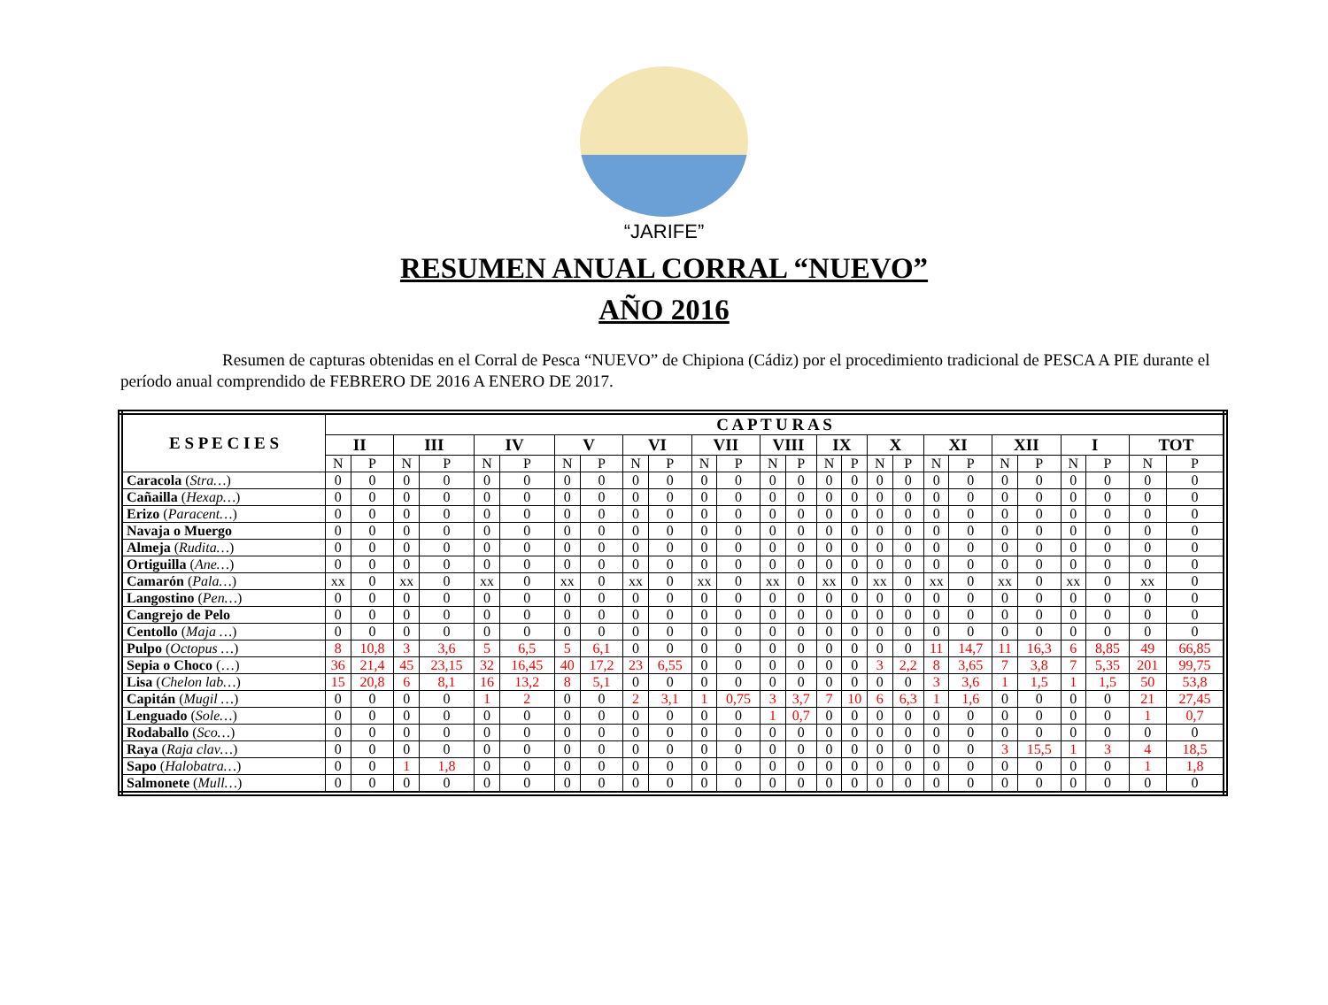“JARIFE”
RESUMEN ANUAL CORRAL “NUEVO”
AÑO 2016
Resumen de capturas obtenidas en el Corral de Pesca “NUEVO” de Chipiona (Cádiz) por el procedimiento tradicional de PESCA A PIE durante el período anual comprendido de FEBRERO DE 2016 A ENERO DE 2017.
| E S P E C I E S | C A P T U R A S | | | | | | | | | | | | | | | | | | | | | | | | | |
| --- | --- | --- | --- | --- | --- | --- | --- | --- | --- | --- | --- | --- | --- | --- | --- | --- | --- | --- | --- | --- | --- | --- | --- | --- | --- | --- |
| | II | | III | | IV | | V | | VI | | VII | | VIII | | IX | | X | | XI | | XII | | I | | TOT | |
| | N | P | N | P | N | P | N | P | N | P | N | P | N | P | N | P | N | P | N | P | N | P | N | P | N | P |
| Caracola ( Stra… ) | 0 | 0 | 0 | 0 | 0 | 0 | 0 | 0 | 0 | 0 | 0 | 0 | 0 | 0 | 0 | 0 | 0 | 0 | 0 | 0 | 0 | 0 | 0 | 0 | 0 | 0 |
| Cañailla ( Hexap… ) | 0 | 0 | 0 | 0 | 0 | 0 | 0 | 0 | 0 | 0 | 0 | 0 | 0 | 0 | 0 | 0 | 0 | 0 | 0 | 0 | 0 | 0 | 0 | 0 | 0 | 0 |
| Erizo ( Paracent… ) | 0 | 0 | 0 | 0 | 0 | 0 | 0 | 0 | 0 | 0 | 0 | 0 | 0 | 0 | 0 | 0 | 0 | 0 | 0 | 0 | 0 | 0 | 0 | 0 | 0 | 0 |
| Navaja o Muergo | 0 | 0 | 0 | 0 | 0 | 0 | 0 | 0 | 0 | 0 | 0 | 0 | 0 | 0 | 0 | 0 | 0 | 0 | 0 | 0 | 0 | 0 | 0 | 0 | 0 | 0 |
| Almeja ( Rudita… ) | 0 | 0 | 0 | 0 | 0 | 0 | 0 | 0 | 0 | 0 | 0 | 0 | 0 | 0 | 0 | 0 | 0 | 0 | 0 | 0 | 0 | 0 | 0 | 0 | 0 | 0 |
| Ortiguilla ( Ane… ) | 0 | 0 | 0 | 0 | 0 | 0 | 0 | 0 | 0 | 0 | 0 | 0 | 0 | 0 | 0 | 0 | 0 | 0 | 0 | 0 | 0 | 0 | 0 | 0 | 0 | 0 |
| Camarón ( Pala… ) | xx | 0 | xx | 0 | xx | 0 | xx | 0 | xx | 0 | xx | 0 | xx | 0 | xx | 0 | xx | 0 | xx | 0 | xx | 0 | xx | 0 | xx | 0 |
| Langostino ( Pen… ) | 0 | 0 | 0 | 0 | 0 | 0 | 0 | 0 | 0 | 0 | 0 | 0 | 0 | 0 | 0 | 0 | 0 | 0 | 0 | 0 | 0 | 0 | 0 | 0 | 0 | 0 |
| Cangrejo de Pelo | 0 | 0 | 0 | 0 | 0 | 0 | 0 | 0 | 0 | 0 | 0 | 0 | 0 | 0 | 0 | 0 | 0 | 0 | 0 | 0 | 0 | 0 | 0 | 0 | 0 | 0 |
| Centollo ( Maja … ) | 0 | 0 | 0 | 0 | 0 | 0 | 0 | 0 | 0 | 0 | 0 | 0 | 0 | 0 | 0 | 0 | 0 | 0 | 0 | 0 | 0 | 0 | 0 | 0 | 0 | 0 |
| Pulpo ( Octopus … ) | 8 | 10,8 | 3 | 3,6 | 5 | 6,5 | 5 | 6,1 | 0 | 0 | 0 | 0 | 0 | 0 | 0 | 0 | 0 | 0 | 11 | 14,7 | 11 | 16,3 | 6 | 8,85 | 49 | 66,85 |
| Sepia o Choco (…) | 36 | 21,4 | 45 | 23,15 | 32 | 16,45 | 40 | 17,2 | 23 | 6,55 | 0 | 0 | 0 | 0 | 0 | 0 | 3 | 2,2 | 8 | 3,65 | 7 | 3,8 | 7 | 5,35 | 201 | 99,75 |
| Lisa ( Chelon lab… ) | 15 | 20,8 | 6 | 8,1 | 16 | 13,2 | 8 | 5,1 | 0 | 0 | 0 | 0 | 0 | 0 | 0 | 0 | 0 | 0 | 3 | 3,6 | 1 | 1,5 | 1 | 1,5 | 50 | 53,8 |
| Capitán ( Mugil … ) | 0 | 0 | 0 | 0 | 1 | 2 | 0 | 0 | 2 | 3,1 | 1 | 0,75 | 3 | 3,7 | 7 | 10 | 6 | 6,3 | 1 | 1,6 | 0 | 0 | 0 | 0 | 21 | 27,45 |
| Lenguado ( Sole… ) | 0 | 0 | 0 | 0 | 0 | 0 | 0 | 0 | 0 | 0 | 0 | 0 | 1 | 0,7 | 0 | 0 | 0 | 0 | 0 | 0 | 0 | 0 | 0 | 0 | 1 | 0,7 |
| Rodaballo ( Sco… ) | 0 | 0 | 0 | 0 | 0 | 0 | 0 | 0 | 0 | 0 | 0 | 0 | 0 | 0 | 0 | 0 | 0 | 0 | 0 | 0 | 0 | 0 | 0 | 0 | 0 | 0 |
| Raya ( Raja clav… ) | 0 | 0 | 0 | 0 | 0 | 0 | 0 | 0 | 0 | 0 | 0 | 0 | 0 | 0 | 0 | 0 | 0 | 0 | 0 | 0 | 3 | 15,5 | 1 | 3 | 4 | 18,5 |
| Sapo ( Halobatra… ) | 0 | 0 | 1 | 1,8 | 0 | 0 | 0 | 0 | 0 | 0 | 0 | 0 | 0 | 0 | 0 | 0 | 0 | 0 | 0 | 0 | 0 | 0 | 0 | 0 | 1 | 1,8 |
| Salmonete ( Mull… ) | 0 | 0 | 0 | 0 | 0 | 0 | 0 | 0 | 0 | 0 | 0 | 0 | 0 | 0 | 0 | 0 | 0 | 0 | 0 | 0 | 0 | 0 | 0 | 0 | 0 | 0 |